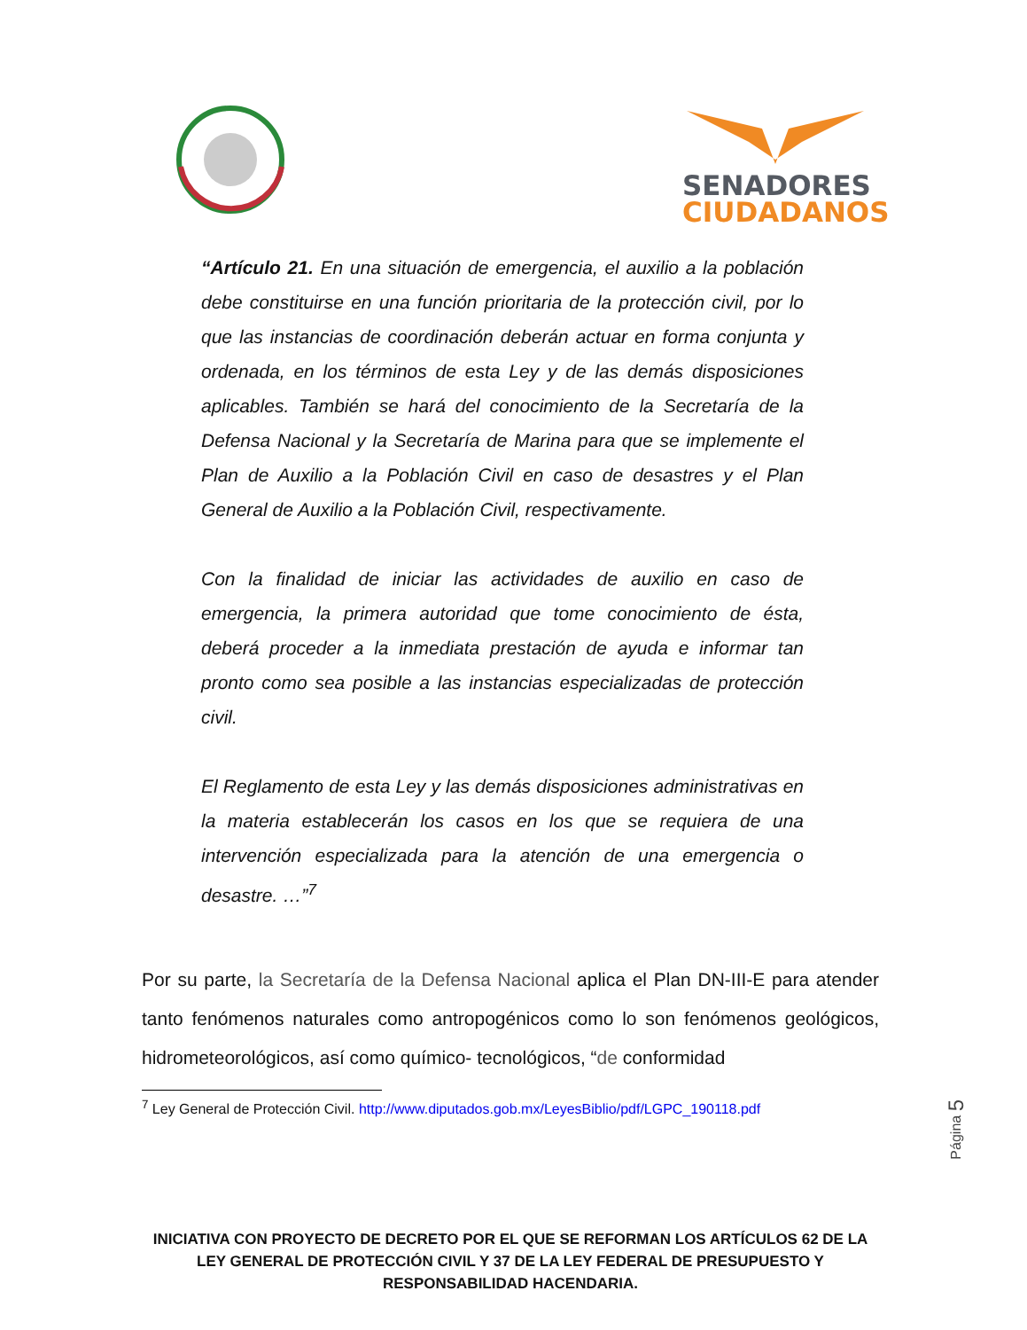SENADORES
CIUDADANOS
“Artículo 21. En una situación de emergencia, el auxilio a la población debe constituirse en una función prioritaria de la protección civil, por lo que las instancias de coordinación deberán actuar en forma conjunta y ordenada, en los términos de esta Ley y de las demás disposiciones aplicables. También se hará del conocimiento de la Secretaría de la Defensa Nacional y la Secretaría de Marina para que se implemente el Plan de Auxilio a la Población Civil en caso de desastres y el Plan General de Auxilio a la Población Civil, respectivamente.
Con la finalidad de iniciar las actividades de auxilio en caso de emergencia, la primera autoridad que tome conocimiento de ésta, deberá proceder a la inmediata prestación de ayuda e informar tan pronto como sea posible a las instancias especializadas de protección civil.
El Reglamento de esta Ley y las demás disposiciones administrativas en la materia establecerán los casos en los que se requiera de una intervención especializada para la atención de una emergencia o desastre. …”<sup>7</sup>
Por su parte, la Secretaría de la Defensa Nacional aplica el Plan DN-III-E para atender tanto fenómenos naturales como antropogénicos como lo son fenómenos geológicos, hidrometeorológicos, así como químico- tecnológicos, “de conformidad
<sup>7</sup> Ley General de Protección Civil. http://www.diputados.gob.mx/LeyesBiblio/pdf/LGPC_190118.pdf
Página 5
INICIATIVA CON PROYECTO DE DECRETO POR EL QUE SE REFORMAN LOS ARTÍCULOS 62 DE LA LEY GENERAL DE PROTECCIÓN CIVIL Y 37 DE LA LEY FEDERAL DE PRESUPUESTO Y RESPONSABILIDAD HACENDARIA.